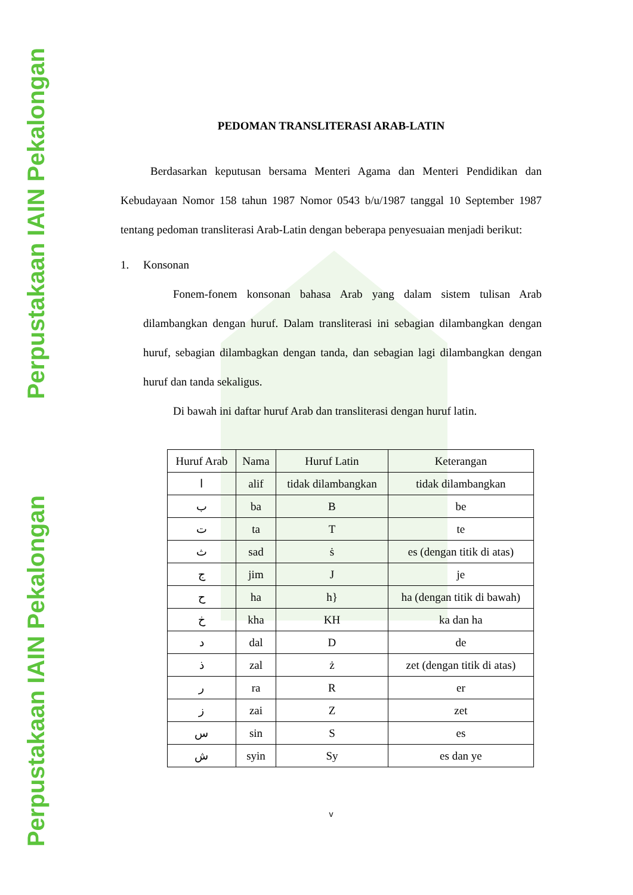Perpustakaan IAIN Pekalongan
Perpustakaan IAIN Pekalongan
PEDOMAN TRANSLITERASI ARAB-LATIN
Berdasarkan keputusan bersama Menteri Agama dan Menteri Pendidikan dan Kebudayaan Nomor 158 tahun 1987 Nomor 0543 b/u/1987 tanggal 10 September 1987 tentang pedoman transliterasi Arab-Latin dengan beberapa penyesuaian menjadi berikut:
1. Konsonan
Fonem-fonem konsonan bahasa Arab yang dalam sistem tulisan Arab dilambangkan dengan huruf. Dalam transliterasi ini sebagian dilambangkan dengan huruf, sebagian dilambagkan dengan tanda, dan sebagian lagi dilambangkan dengan huruf dan tanda sekaligus.
Di bawah ini daftar huruf Arab dan transliterasi dengan huruf latin.
| Huruf Arab | Nama | Huruf Latin | Keterangan |
| --- | --- | --- | --- |
| ا | alif | tidak dilambangkan | tidak dilambangkan |
| ب | ba | B | be |
| ت | ta | T | te |
| ث | sad | ṡ | es (dengan titik di atas) |
| ج | jim | J | je |
| ح | ha | h} | ha (dengan titik di bawah) |
| خ | kha | KH | ka dan ha |
| د | dal | D | de |
| ذ | zal | ż | zet (dengan titik di atas) |
| ر | ra | R | er |
| ز | zai | Z | zet |
| س | sin | S | es |
| ش | syin | Sy | es dan ye |
v